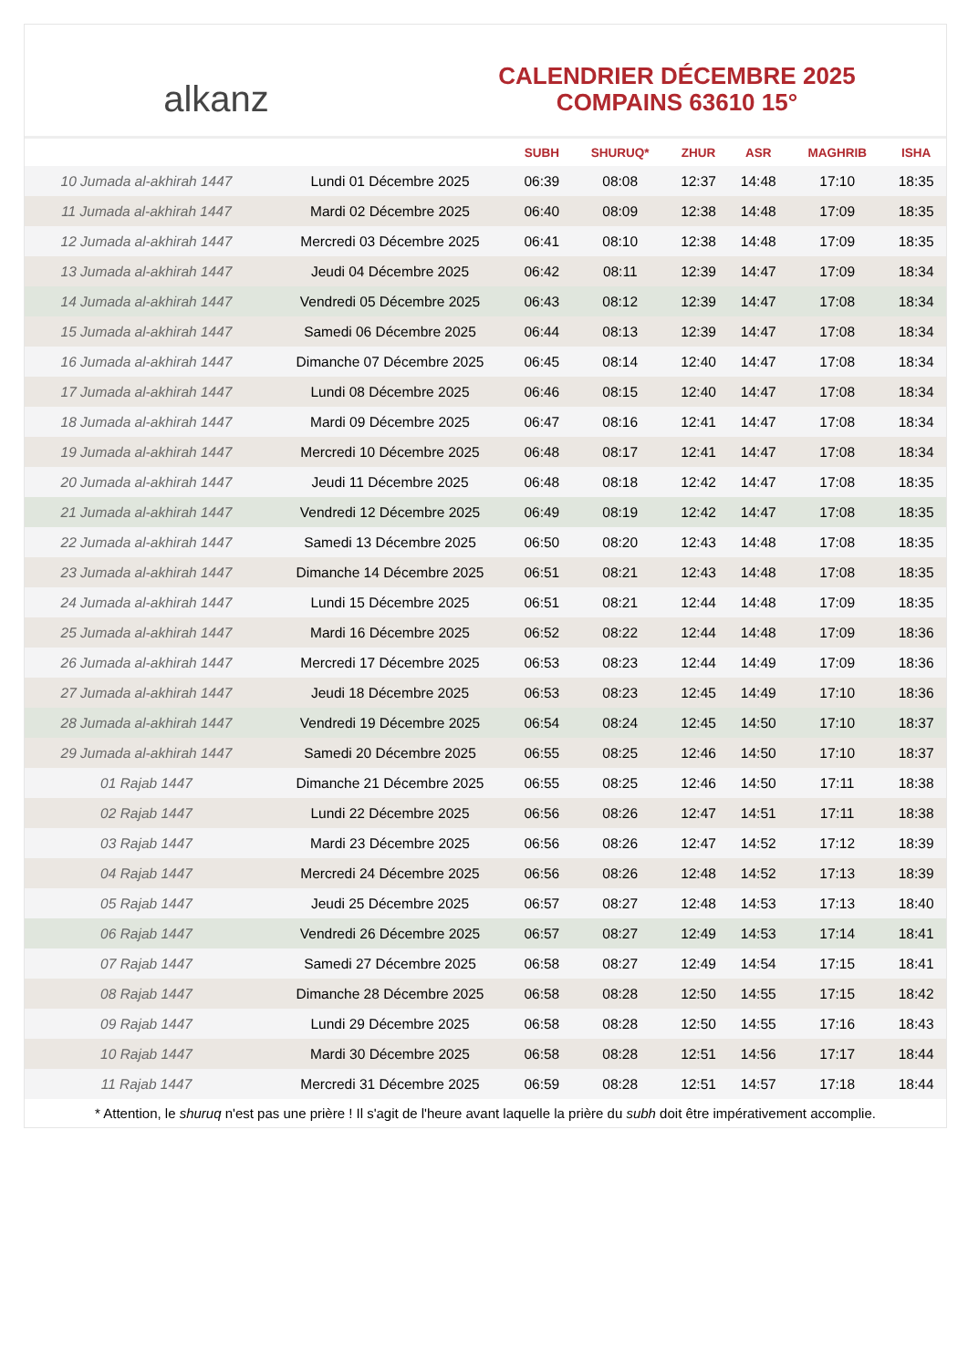alkanz
CALENDRIER DÉCEMBRE 2025
COMPAINS 63610 15°
| | | SUBH | SHURUQ* | ZHUR | ASR | MAGHRIB | ISHA |
| --- | --- | --- | --- | --- | --- | --- | --- |
| 10 Jumada al-akhirah 1447 | Lundi 01 Décembre 2025 | 06:39 | 08:08 | 12:37 | 14:48 | 17:10 | 18:35 |
| 11 Jumada al-akhirah 1447 | Mardi 02 Décembre 2025 | 06:40 | 08:09 | 12:38 | 14:48 | 17:09 | 18:35 |
| 12 Jumada al-akhirah 1447 | Mercredi 03 Décembre 2025 | 06:41 | 08:10 | 12:38 | 14:48 | 17:09 | 18:35 |
| 13 Jumada al-akhirah 1447 | Jeudi 04 Décembre 2025 | 06:42 | 08:11 | 12:39 | 14:47 | 17:09 | 18:34 |
| 14 Jumada al-akhirah 1447 | Vendredi 05 Décembre 2025 | 06:43 | 08:12 | 12:39 | 14:47 | 17:08 | 18:34 |
| 15 Jumada al-akhirah 1447 | Samedi 06 Décembre 2025 | 06:44 | 08:13 | 12:39 | 14:47 | 17:08 | 18:34 |
| 16 Jumada al-akhirah 1447 | Dimanche 07 Décembre 2025 | 06:45 | 08:14 | 12:40 | 14:47 | 17:08 | 18:34 |
| 17 Jumada al-akhirah 1447 | Lundi 08 Décembre 2025 | 06:46 | 08:15 | 12:40 | 14:47 | 17:08 | 18:34 |
| 18 Jumada al-akhirah 1447 | Mardi 09 Décembre 2025 | 06:47 | 08:16 | 12:41 | 14:47 | 17:08 | 18:34 |
| 19 Jumada al-akhirah 1447 | Mercredi 10 Décembre 2025 | 06:48 | 08:17 | 12:41 | 14:47 | 17:08 | 18:34 |
| 20 Jumada al-akhirah 1447 | Jeudi 11 Décembre 2025 | 06:48 | 08:18 | 12:42 | 14:47 | 17:08 | 18:35 |
| 21 Jumada al-akhirah 1447 | Vendredi 12 Décembre 2025 | 06:49 | 08:19 | 12:42 | 14:47 | 17:08 | 18:35 |
| 22 Jumada al-akhirah 1447 | Samedi 13 Décembre 2025 | 06:50 | 08:20 | 12:43 | 14:48 | 17:08 | 18:35 |
| 23 Jumada al-akhirah 1447 | Dimanche 14 Décembre 2025 | 06:51 | 08:21 | 12:43 | 14:48 | 17:08 | 18:35 |
| 24 Jumada al-akhirah 1447 | Lundi 15 Décembre 2025 | 06:51 | 08:21 | 12:44 | 14:48 | 17:09 | 18:35 |
| 25 Jumada al-akhirah 1447 | Mardi 16 Décembre 2025 | 06:52 | 08:22 | 12:44 | 14:48 | 17:09 | 18:36 |
| 26 Jumada al-akhirah 1447 | Mercredi 17 Décembre 2025 | 06:53 | 08:23 | 12:44 | 14:49 | 17:09 | 18:36 |
| 27 Jumada al-akhirah 1447 | Jeudi 18 Décembre 2025 | 06:53 | 08:23 | 12:45 | 14:49 | 17:10 | 18:36 |
| 28 Jumada al-akhirah 1447 | Vendredi 19 Décembre 2025 | 06:54 | 08:24 | 12:45 | 14:50 | 17:10 | 18:37 |
| 29 Jumada al-akhirah 1447 | Samedi 20 Décembre 2025 | 06:55 | 08:25 | 12:46 | 14:50 | 17:10 | 18:37 |
| 01 Rajab 1447 | Dimanche 21 Décembre 2025 | 06:55 | 08:25 | 12:46 | 14:50 | 17:11 | 18:38 |
| 02 Rajab 1447 | Lundi 22 Décembre 2025 | 06:56 | 08:26 | 12:47 | 14:51 | 17:11 | 18:38 |
| 03 Rajab 1447 | Mardi 23 Décembre 2025 | 06:56 | 08:26 | 12:47 | 14:52 | 17:12 | 18:39 |
| 04 Rajab 1447 | Mercredi 24 Décembre 2025 | 06:56 | 08:26 | 12:48 | 14:52 | 17:13 | 18:39 |
| 05 Rajab 1447 | Jeudi 25 Décembre 2025 | 06:57 | 08:27 | 12:48 | 14:53 | 17:13 | 18:40 |
| 06 Rajab 1447 | Vendredi 26 Décembre 2025 | 06:57 | 08:27 | 12:49 | 14:53 | 17:14 | 18:41 |
| 07 Rajab 1447 | Samedi 27 Décembre 2025 | 06:58 | 08:27 | 12:49 | 14:54 | 17:15 | 18:41 |
| 08 Rajab 1447 | Dimanche 28 Décembre 2025 | 06:58 | 08:28 | 12:50 | 14:55 | 17:15 | 18:42 |
| 09 Rajab 1447 | Lundi 29 Décembre 2025 | 06:58 | 08:28 | 12:50 | 14:55 | 17:16 | 18:43 |
| 10 Rajab 1447 | Mardi 30 Décembre 2025 | 06:58 | 08:28 | 12:51 | 14:56 | 17:17 | 18:44 |
| 11 Rajab 1447 | Mercredi 31 Décembre 2025 | 06:59 | 08:28 | 12:51 | 14:57 | 17:18 | 18:44 |
* Attention, le shuruq n'est pas une prière ! Il s'agit de l'heure avant laquelle la prière du subh doit être impérativement accomplie.